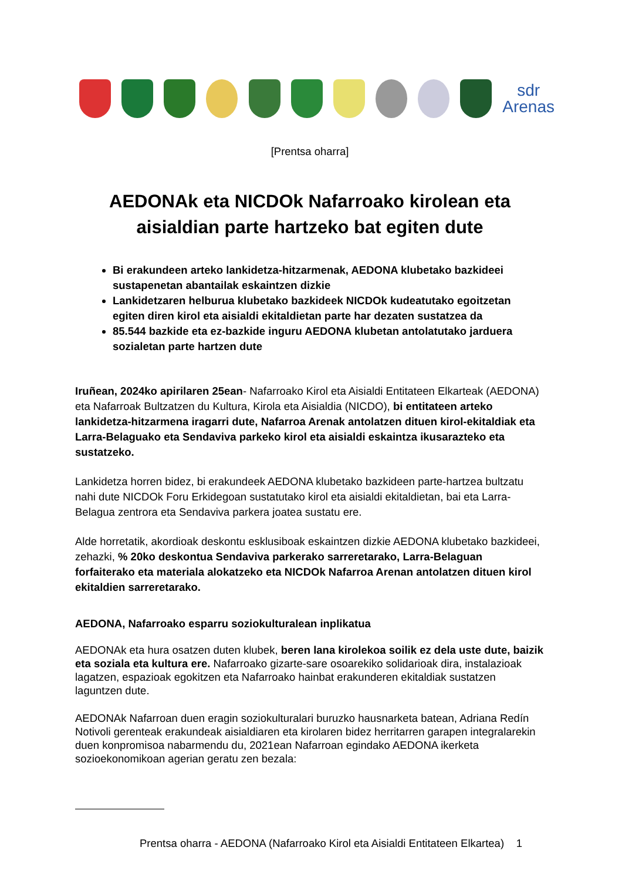sdr
Arenas
[Prentsa oharra]
AEDONAk eta NICDOk Nafarroako kirolean eta aisialdian parte hartzeko bat egiten dute
Bi erakundeen arteko lankidetza-hitzarmenak, AEDONA klubetako bazkideei sustapenetan abantailak eskaintzen dizkie
Lankidetzaren helburua klubetako bazkideek NICDOk kudeatutako egoitzetan egiten diren kirol eta aisialdi ekitaldietan parte har dezaten sustatzea da
85.544 bazkide eta ez-bazkide inguru AEDONA klubetan antolatutako jarduera sozialetan parte hartzen dute
Iruñean, 2024ko apirilaren 25ean- Nafarroako Kirol eta Aisialdi Entitateen Elkarteak (AEDONA) eta Nafarroak Bultzatzen du Kultura, Kirola eta Aisialdia (NICDO), bi entitateen arteko lankidetza-hitzarmena iragarri dute, Nafarroa Arenak antolatzen dituen kirol-ekitaldiak eta Larra-Belaguako eta Sendaviva parkeko kirol eta aisialdi eskaintza ikusarazteko eta sustatzeko.
Lankidetza horren bidez, bi erakundeek AEDONA klubetako bazkideen parte-hartzea bultzatu nahi dute NICDOk Foru Erkidegoan sustatutako kirol eta aisialdi ekitaldietan, bai eta Larra-Belagua zentrora eta Sendaviva parkera joatea sustatu ere.
Alde horretatik, akordioak deskontu esklusiboak eskaintzen dizkie AEDONA klubetako bazkideei, zehazki, % 20ko deskontua Sendaviva parkerako sarreretarako, Larra-Belaguan forfaiterako eta materiala alokatzeko eta NICDOk Nafarroa Arenan antolatzen dituen kirol ekitaldien sarreretarako.
AEDONA, Nafarroako esparru soziokulturalean inplikatua
AEDONAk eta hura osatzen duten klubek, beren lana kirolekoa soilik ez dela uste dute, baizik eta soziala eta kultura ere. Nafarroako gizarte-sare osoarekiko solidarioak dira, instalazioak lagatzen, espazioak egokitzen eta Nafarroako hainbat erakunderen ekitaldiak sustatzen laguntzen dute.
AEDONAk Nafarroan duen eragin soziokulturalari buruzko hausnarketa batean, Adriana Redín Notivoli gerenteak erakundeak aisialdiaren eta kirolaren bidez herritarren garapen integralarekin duen konpromisoa nabarmendu du, 2021ean Nafarroan egindako AEDONA ikerketa sozioekonomikoan agerian geratu zen bezala:
Prentsa oharra - AEDONA (Nafarroako Kirol eta Aisialdi Entitateen Elkartea) 1